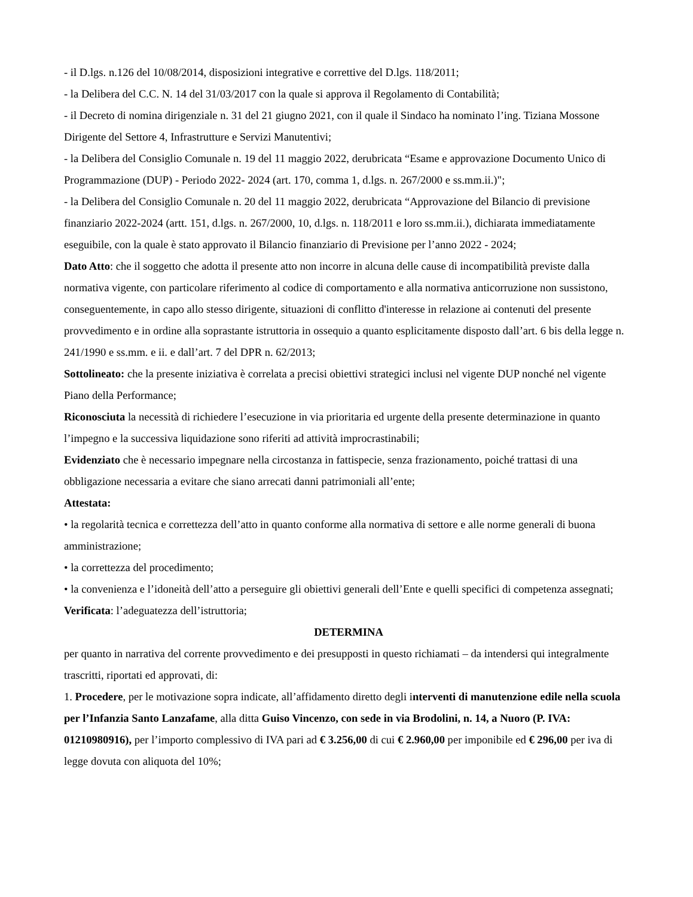- il D.lgs. n.126 del 10/08/2014, disposizioni integrative e correttive del D.lgs. 118/2011;
- la Delibera del C.C. N. 14 del 31/03/2017 con la quale si approva il Regolamento di Contabilità;
- il Decreto di nomina dirigenziale n. 31 del 21 giugno 2021, con il quale il Sindaco ha nominato l’ing. Tiziana Mossone Dirigente del Settore 4, Infrastrutture e Servizi Manutentivi;
- la Delibera del Consiglio Comunale n. 19 del 11 maggio 2022, derubricata “Esame e approvazione Documento Unico di Programmazione (DUP) - Periodo 2022- 2024 (art. 170, comma 1, d.lgs. n. 267/2000 e ss.mm.ii.)";
- la Delibera del Consiglio Comunale n. 20 del 11 maggio 2022, derubricata “Approvazione del Bilancio di previsione finanziario 2022-2024 (artt. 151, d.lgs. n. 267/2000, 10, d.lgs. n. 118/2011 e loro ss.mm.ii.), dichiarata immediatamente eseguibile, con la quale è stato approvato il Bilancio finanziario di Previsione per l’anno 2022 - 2024;
Dato Atto: che il soggetto che adotta il presente atto non incorre in alcuna delle cause di incompatibilità previste dalla normativa vigente, con particolare riferimento al codice di comportamento e alla normativa anticorruzione non sussistono, conseguentemente, in capo allo stesso dirigente, situazioni di conflitto d'interesse in relazione ai contenuti del presente provvedimento e in ordine alla soprastante istruttoria in ossequio a quanto esplicitamente disposto dall’art. 6 bis della legge n. 241/1990 e ss.mm. e ii. e dall’art. 7 del DPR n. 62/2013;
Sottolineato: che la presente iniziativa è correlata a precisi obiettivi strategici inclusi nel vigente DUP nonché nel vigente Piano della Performance;
Riconosciuta la necessità di richiedere l’esecuzione in via prioritaria ed urgente della presente determinazione in quanto l’impegno e la successiva liquidazione sono riferiti ad attività improcrastinabili;
Evidenziato che è necessario impegnare nella circostanza in fattispecie, senza frazionamento, poiché trattasi di una obbligazione necessaria a evitare che siano arrecati danni patrimoniali all’ente;
Attestata:
• la regolarità tecnica e correttezza dell’atto in quanto conforme alla normativa di settore e alle norme generali di buona amministrazione;
• la correttezza del procedimento;
• la convenienza e l’idoneità dell’atto a perseguire gli obiettivi generali dell’Ente e quelli specifici di competenza assegnati;
Verificata: l’adeguatezza dell’istruttoria;
DETERMINA
per quanto in narrativa del corrente provvedimento e dei presupposti in questo richiamati – da intendersi qui integralmente trascritti, riportati ed approvati, di:
1. Procedere, per le motivazione sopra indicate, all’affidamento diretto degli interventi di manutenzione edile nella scuola per l’Infanzia Santo Lanzafame, alla ditta Guiso Vincenzo, con sede in via Brodolini, n. 14, a Nuoro (P. IVA: 01210980916), per l’importo complessivo di IVA pari ad € 3.256,00 di cui € 2.960,00 per imponibile ed € 296,00 per iva di legge dovuta con aliquota del 10%;